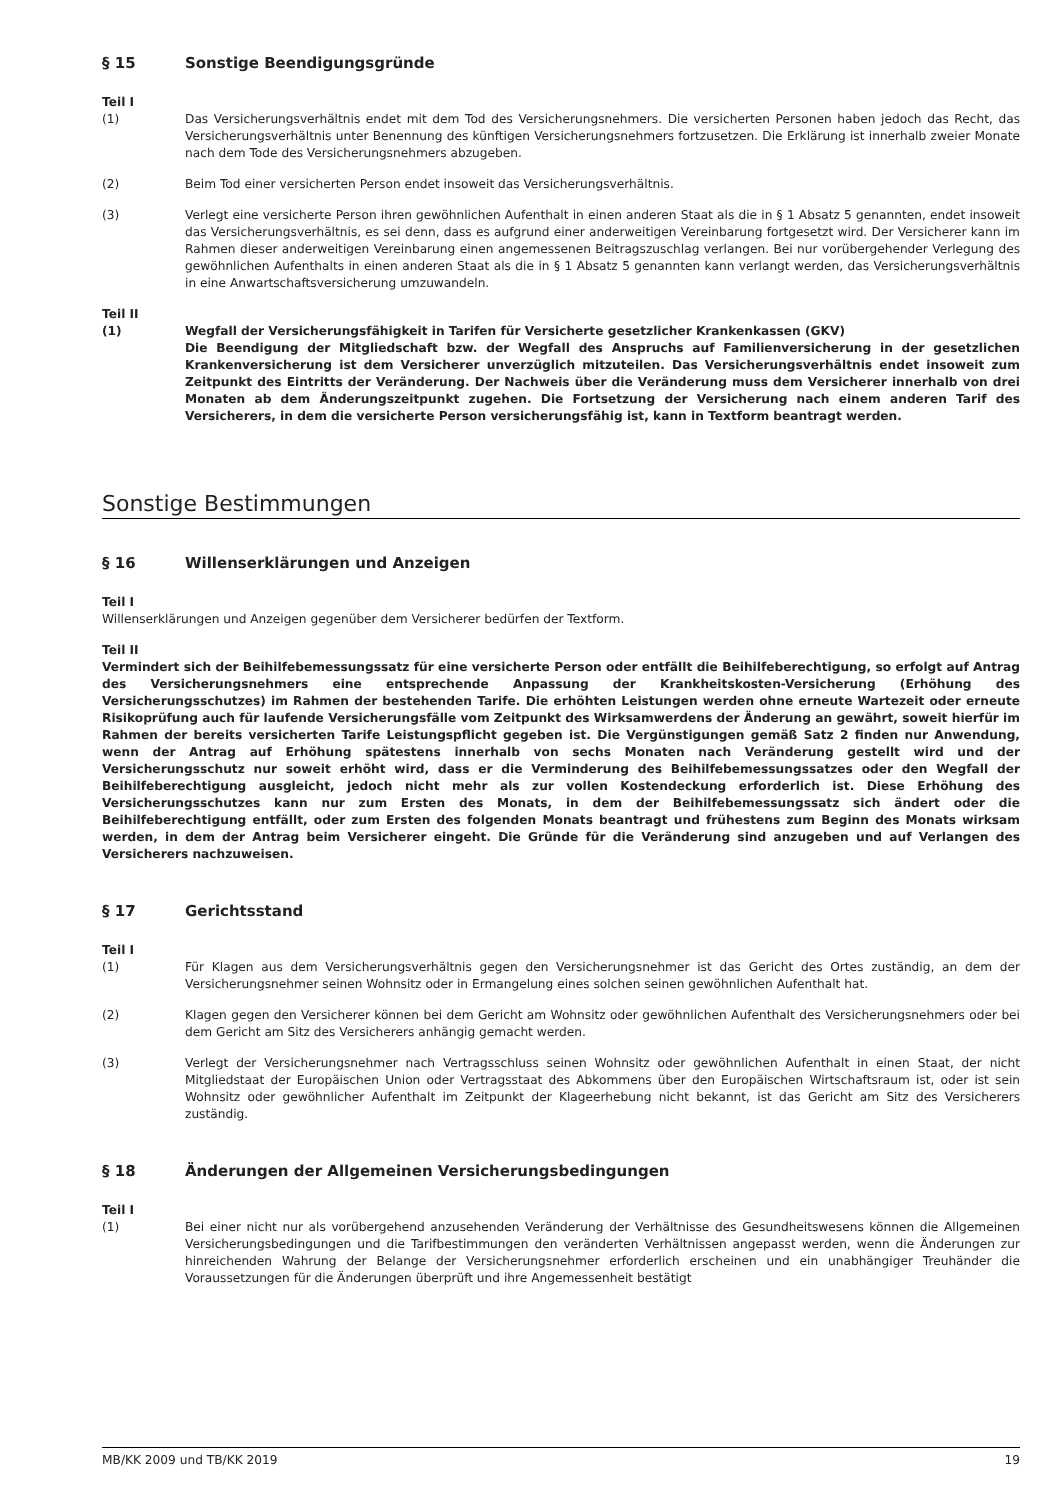§ 15 Sonstige Beendigungsgründe
Teil I
(1) Das Versicherungsverhältnis endet mit dem Tod des Versicherungsnehmers. Die versicherten Personen haben jedoch das Recht, das Versicherungsverhältnis unter Benennung des künftigen Versicherungsnehmers fortzusetzen. Die Erklärung ist innerhalb zweier Monate nach dem Tode des Versicherungsnehmers abzugeben.
(2) Beim Tod einer versicherten Person endet insoweit das Versicherungsverhältnis.
(3) Verlegt eine versicherte Person ihren gewöhnlichen Aufenthalt in einen anderen Staat als die in § 1 Absatz 5 genannten, endet insoweit das Versicherungsverhältnis, es sei denn, dass es aufgrund einer anderweitigen Vereinbarung fortgesetzt wird. Der Versicherer kann im Rahmen dieser anderweitigen Vereinbarung einen angemessenen Beitragszuschlag verlangen. Bei nur vorübergehender Verlegung des gewöhnlichen Aufenthalts in einen anderen Staat als die in § 1 Absatz 5 genannten kann verlangt werden, das Versicherungsverhältnis in eine Anwartschaftsversicherung umzuwandeln.
Teil II
(1) Wegfall der Versicherungsfähigkeit in Tarifen für Versicherte gesetzlicher Krankenkassen (GKV)
Die Beendigung der Mitgliedschaft bzw. der Wegfall des Anspruchs auf Familienversicherung in der gesetzlichen Krankenversicherung ist dem Versicherer unverzüglich mitzuteilen. Das Versicherungsverhältnis endet insoweit zum Zeitpunkt des Eintritts der Veränderung. Der Nachweis über die Veränderung muss dem Versicherer innerhalb von drei Monaten ab dem Änderungszeitpunkt zugehen. Die Fortsetzung der Versicherung nach einem anderen Tarif des Versicherers, in dem die versicherte Person versicherungsfähig ist, kann in Textform beantragt werden.
Sonstige Bestimmungen
§ 16 Willenserklärungen und Anzeigen
Teil I
Willenserklärungen und Anzeigen gegenüber dem Versicherer bedürfen der Textform.
Teil II
Vermindert sich der Beihilfebemessungssatz für eine versicherte Person oder entfällt die Beihilfeberechtigung, so erfolgt auf Antrag des Versicherungsnehmers eine entsprechende Anpassung der Krankheitskosten-Versicherung (Erhöhung des Versicherungsschutzes) im Rahmen der bestehenden Tarife. Die erhöhten Leistungen werden ohne erneute Wartezeit oder erneute Risikoprüfung auch für laufende Versicherungsfälle vom Zeitpunkt des Wirksamwerdens der Änderung an gewährt, soweit hierfür im Rahmen der bereits versicherten Tarife Leistungspflicht gegeben ist. Die Vergünstigungen gemäß Satz 2 finden nur Anwendung, wenn der Antrag auf Erhöhung spätestens innerhalb von sechs Monaten nach Veränderung gestellt wird und der Versicherungsschutz nur soweit erhöht wird, dass er die Verminderung des Beihilfebemessungssatzes oder den Wegfall der Beihilfeberechtigung ausgleicht, jedoch nicht mehr als zur vollen Kostendeckung erforderlich ist. Diese Erhöhung des Versicherungsschutzes kann nur zum Ersten des Monats, in dem der Beihilfebemessungssatz sich ändert oder die Beihilfeberechtigung entfällt, oder zum Ersten des folgenden Monats beantragt und frühestens zum Beginn des Monats wirksam werden, in dem der Antrag beim Versicherer eingeht. Die Gründe für die Veränderung sind anzugeben und auf Verlangen des Versicherers nachzuweisen.
§ 17 Gerichtsstand
Teil I
(1) Für Klagen aus dem Versicherungsverhältnis gegen den Versicherungsnehmer ist das Gericht des Ortes zuständig, an dem der Versicherungsnehmer seinen Wohnsitz oder in Ermangelung eines solchen seinen gewöhnlichen Aufenthalt hat.
(2) Klagen gegen den Versicherer können bei dem Gericht am Wohnsitz oder gewöhnlichen Aufenthalt des Versicherungsnehmers oder bei dem Gericht am Sitz des Versicherers anhängig gemacht werden.
(3) Verlegt der Versicherungsnehmer nach Vertragsschluss seinen Wohnsitz oder gewöhnlichen Aufenthalt in einen Staat, der nicht Mitgliedstaat der Europäischen Union oder Vertragsstaat des Abkommens über den Europäischen Wirtschaftsraum ist, oder ist sein Wohnsitz oder gewöhnlicher Aufenthalt im Zeitpunkt der Klageerhebung nicht bekannt, ist das Gericht am Sitz des Versicherers zuständig.
§ 18 Änderungen der Allgemeinen Versicherungsbedingungen
Teil I
(1) Bei einer nicht nur als vorübergehend anzusehenden Veränderung der Verhältnisse des Gesundheitswesens können die Allgemeinen Versicherungsbedingungen und die Tarifbestimmungen den veränderten Verhältnissen angepasst werden, wenn die Änderungen zur hinreichenden Wahrung der Belange der Versicherungsnehmer erforderlich erscheinen und ein unabhängiger Treuhänder die Voraussetzungen für die Änderungen überprüft und ihre Angemessenheit bestätigt
MB/KK 2009 und TB/KK 2019 19